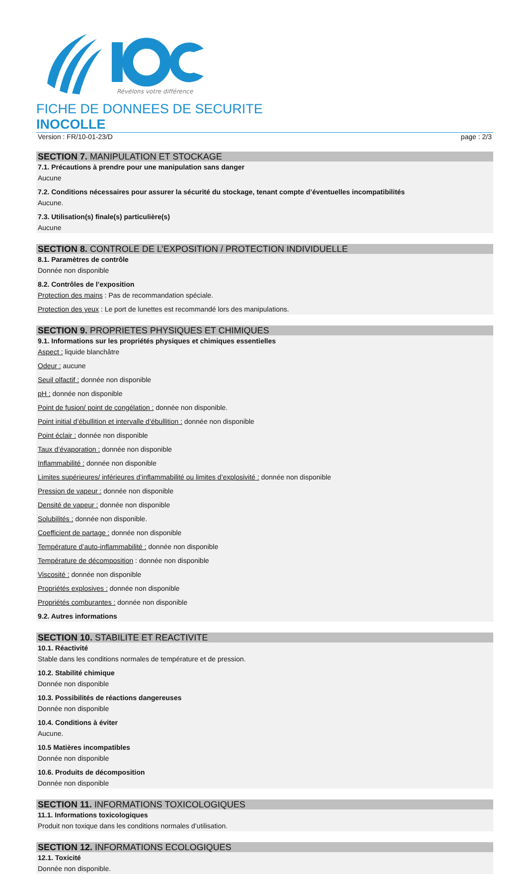Révélons votre différence
FICHE DE DONNEES DE SECURITE
INOCOLLE
Version : FR/10-01-23/D page : 2/3
SECTION 7. MANIPULATION ET STOCKAGE
7.1. Précautions à prendre pour une manipulation sans danger
Aucune
7.2. Conditions nécessaires pour assurer la sécurité du stockage, tenant compte d’éventuelles incompatibilités
Aucune.
7.3. Utilisation(s) finale(s) particulière(s)
Aucune
SECTION 8. CONTROLE DE L’EXPOSITION / PROTECTION INDIVIDUELLE
8.1. Paramètres de contrôle
Donnée non disponible
8.2. Contrôles de l’exposition
Protection des mains : Pas de recommandation spéciale.
Protection des yeux : Le port de lunettes est recommandé lors des manipulations.
SECTION 9. PROPRIETES PHYSIQUES ET CHIMIQUES
9.1. Informations sur les propriétés physiques et chimiques essentielles
Aspect : liquide blanchâtre
Odeur : aucune
Seuil olfactif : donnée non disponible
pH : donnée non disponible
Point de fusion/ point de congélation : donnée non disponible.
Point initial d’ébullition et intervalle d’ébullition : donnée non disponible
Point éclair : donnée non disponible
Taux d’évaporation : donnée non disponible
Inflammabilité : donnée non disponible
Limites supérieures/ inférieures d’inflammabilité ou limites d’explosivité : donnée non disponible
Pression de vapeur : donnée non disponible
Densité de vapeur : donnée non disponible
Solubilités : donnée non disponible.
Coefficient de partage : donnée non disponible
Température d’auto-inflammabilité : donnée non disponible
Température de décomposition : donnée non disponible
Viscosité : donnée non disponible
Propriétés explosives : donnée non disponible
Propriétés comburantes : donnée non disponible
9.2. Autres informations
SECTION 10. STABILITE ET REACTIVITE
10.1. Réactivité
Stable dans les conditions normales de température et de pression.
10.2. Stabilité chimique
Donnée non disponible
10.3. Possibilités de réactions dangereuses
Donnée non disponible
10.4. Conditions à éviter
Aucune.
10.5 Matières incompatibles
Donnée non disponible
10.6. Produits de décomposition
Donnée non disponible
SECTION 11. INFORMATIONS TOXICOLOGIQUES
11.1. Informations toxicologiques
Produit non toxique dans les conditions normales d’utilisation.
SECTION 12. INFORMATIONS ECOLOGIQUES
12.1. Toxicité
Donnée non disponible.